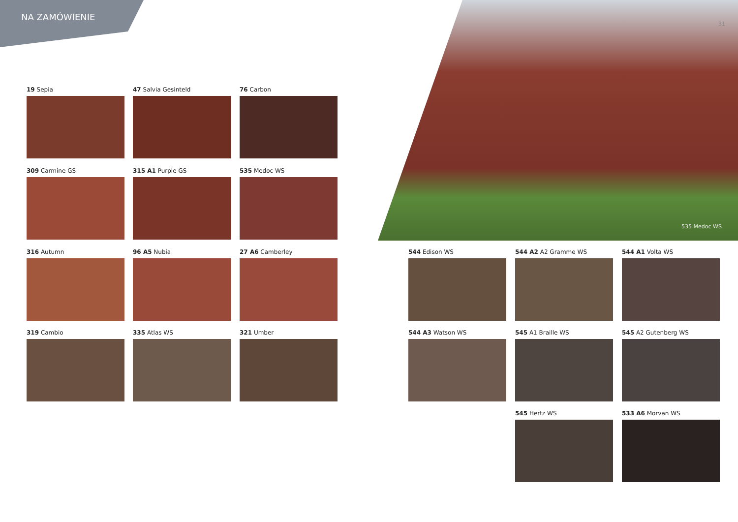NA ZAMÓWIENIE
31
535 Medoc WS
19 Sepia 47 Salvia Gesinteld 76 Carbon
309 Carmine GS 315 A1 Purple GS 535 Medoc WS
316 Autumn 96 A5 Nubia 27 A6 Camberley
319 Cambio 335 Atlas WS 321 Umber
544 Edison WS 544 A2 A2 Gramme WS 544 A1 Volta WS
544 A3 Watson WS 545 A1 Braille WS 545 A2 Gutenberg WS
545 Hertz WS 533 A6 Morvan WS